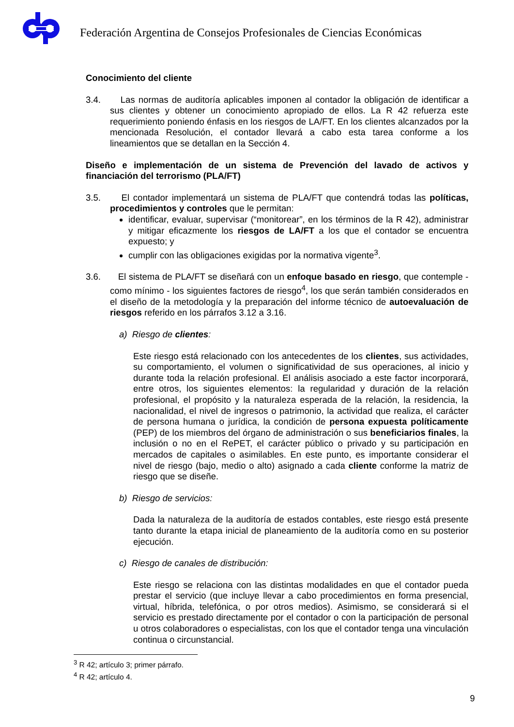Federación Argentina de Consejos Profesionales de Ciencias Económicas
Conocimiento del cliente
3.4. Las normas de auditoría aplicables imponen al contador la obligación de identificar a sus clientes y obtener un conocimiento apropiado de ellos. La R 42 refuerza este requerimiento poniendo énfasis en los riesgos de LA/FT. En los clientes alcanzados por la mencionada Resolución, el contador llevará a cabo esta tarea conforme a los lineamientos que se detallan en la Sección 4.
Diseño e implementación de un sistema de Prevención del lavado de activos y financiación del terrorismo (PLA/FT)
3.5. El contador implementará un sistema de PLA/FT que contendrá todas las políticas, procedimientos y controles que le permitan:
identificar, evaluar, supervisar (“monitorear”, en los términos de la R 42), administrar y mitigar eficazmente los riesgos de LA/FT a los que el contador se encuentra expuesto; y
cumplir con las obligaciones exigidas por la normativa vigente<sup>3</sup>.
3.6. El sistema de PLA/FT se diseñará con un enfoque basado en riesgo, que contemple - como mínimo - los siguientes factores de riesgo<sup>4</sup>, los que serán también considerados en el diseño de la metodología y la preparación del informe técnico de autoevaluación de riesgos referido en los párrafos 3.12 a 3.16.
a) Riesgo de clientes:
Este riesgo está relacionado con los antecedentes de los clientes, sus actividades, su comportamiento, el volumen o significatividad de sus operaciones, al inicio y durante toda la relación profesional. El análisis asociado a este factor incorporará, entre otros, los siguientes elementos: la regularidad y duración de la relación profesional, el propósito y la naturaleza esperada de la relación, la residencia, la nacionalidad, el nivel de ingresos o patrimonio, la actividad que realiza, el carácter de persona humana o jurídica, la condición de persona expuesta políticamente (PEP) de los miembros del órgano de administración o sus beneficiarios finales, la inclusión o no en el RePET, el carácter público o privado y su participación en mercados de capitales o asimilables. En este punto, es importante considerar el nivel de riesgo (bajo, medio o alto) asignado a cada cliente conforme la matriz de riesgo que se diseñe.
b) Riesgo de servicios:
Dada la naturaleza de la auditoría de estados contables, este riesgo está presente tanto durante la etapa inicial de planeamiento de la auditoría como en su posterior ejecución.
c) Riesgo de canales de distribución:
Este riesgo se relaciona con las distintas modalidades en que el contador pueda prestar el servicio (que incluye llevar a cabo procedimientos en forma presencial, virtual, híbrida, telefónica, o por otros medios). Asimismo, se considerará si el servicio es prestado directamente por el contador o con la participación de personal u otros colaboradores o especialistas, con los que el contador tenga una vinculación continua o circunstancial.
<sup>3</sup> R 42; artículo 3; primer párrafo.
<sup>4</sup> R 42; artículo 4.
9